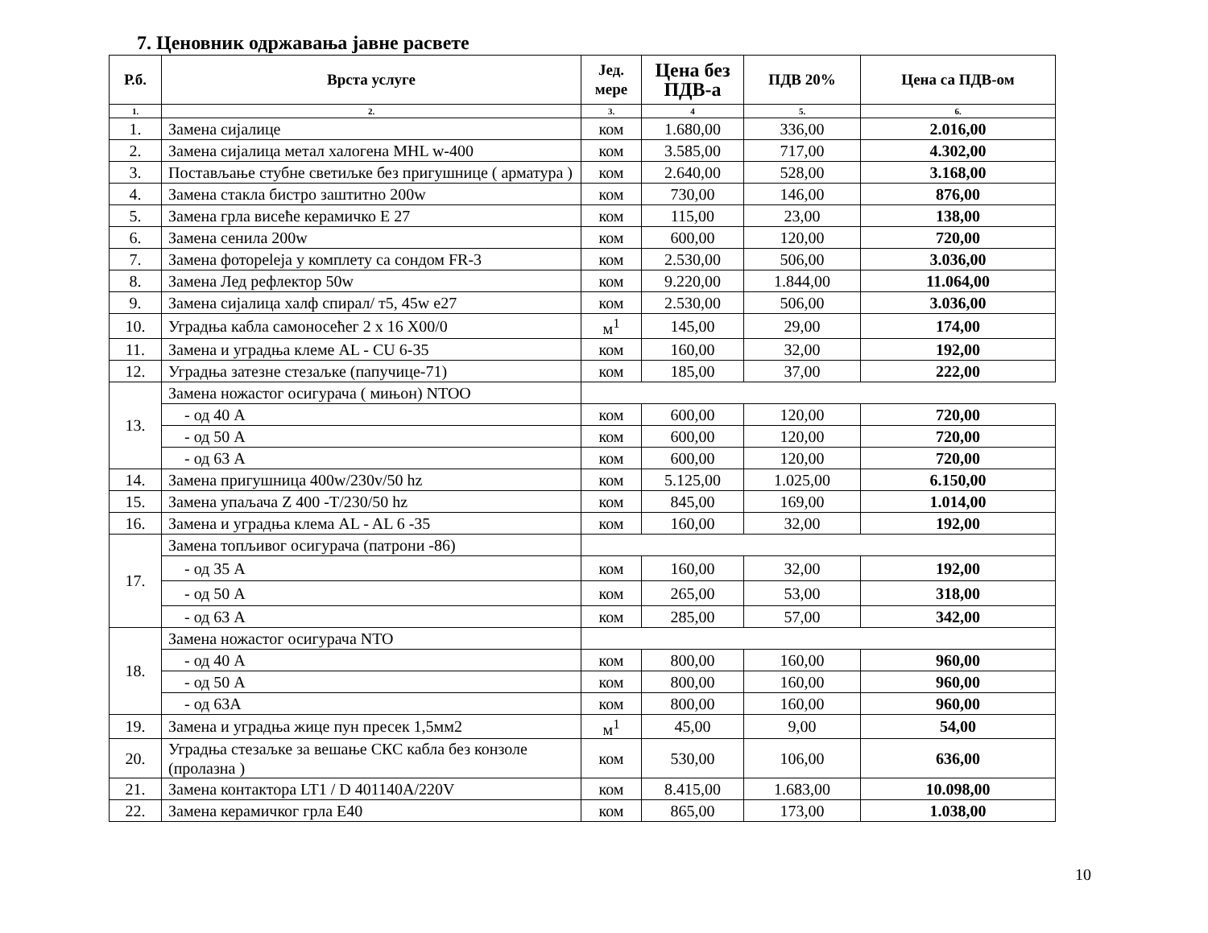7. Ценовник одржавања јавне расвете
| Р.б. | Врста услуге | Јед. мере | Цена без ПДВ-а | ПДВ 20% | Цена са ПДВ-ом |
| --- | --- | --- | --- | --- | --- |
| 1. | 2. | 3. | 4 | 5. | 6. |
| 1. | Замена сијалице | ком | 1.680,00 | 336,00 | 2.016,00 |
| 2. | Замена сијалица метал халогена MHL w-400 | ком | 3.585,00 | 717,00 | 4.302,00 |
| 3. | Постављање стубне светиљке без пригушнице ( арматура ) | ком | 2.640,00 | 528,00 | 3.168,00 |
| 4. | Замена стакла бистро заштитно 200w | ком | 730,00 | 146,00 | 876,00 |
| 5. | Замена грла висеће керамичко Е 27 | ком | 115,00 | 23,00 | 138,00 |
| 6. | Замена сенила 200w | ком | 600,00 | 120,00 | 720,00 |
| 7. | Замена фотореleја у комплету са сондом FR-3 | ком | 2.530,00 | 506,00 | 3.036,00 |
| 8. | Замена Лед рефлектор 50w | ком | 9.220,00 | 1.844,00 | 11.064,00 |
| 9. | Замена сијалица халф спирал/ т5, 45w е27 | ком | 2.530,00 | 506,00 | 3.036,00 |
| 10. | Уградња кабла самоносећег 2 x 16 X00/0 | м<sup>1</sup> | 145,00 | 29,00 | 174,00 |
| 11. | Замена и уградња клеме AL - CU 6-35 | ком | 160,00 | 32,00 | 192,00 |
| 12. | Уградња затезне стезаљке (папучице-71) | ком | 185,00 | 37,00 | 222,00 |
| 13. | Замена ножастог осигурача ( мињон) NTOO | | | | |
| | - од 40 А | ком | 600,00 | 120,00 | 720,00 |
| | - од 50 А | ком | 600,00 | 120,00 | 720,00 |
| | - од 63 А | ком | 600,00 | 120,00 | 720,00 |
| 14. | Замена пригушница 400w/230v/50 hz | ком | 5.125,00 | 1.025,00 | 6.150,00 |
| 15. | Замена упаљача Z 400 -T/230/50 hz | ком | 845,00 | 169,00 | 1.014,00 |
| 16. | Замена и уградња клема AL - AL 6 -35 | ком | 160,00 | 32,00 | 192,00 |
| 17. | Замена топљивог осигурача (патрони -86) | | | | |
| | - од 35 А | ком | 160,00 | 32,00 | 192,00 |
| | - од 50 А | ком | 265,00 | 53,00 | 318,00 |
| | - од 63 А | ком | 285,00 | 57,00 | 342,00 |
| 18. | Замена ножастог осигурача NTO | | | | |
| | - од 40 А | ком | 800,00 | 160,00 | 960,00 |
| | - од 50 А | ком | 800,00 | 160,00 | 960,00 |
| | - од 63А | ком | 800,00 | 160,00 | 960,00 |
| 19. | Замена и уградња жице пун пресек 1,5мм2 | м<sup>1</sup> | 45,00 | 9,00 | 54,00 |
| 20. | Уградња стезаљке за вешање СКС кабла без конзоле (пролазна ) | ком | 530,00 | 106,00 | 636,00 |
| 21. | Замена контактора LT1 / D 401140A/220V | ком | 8.415,00 | 1.683,00 | 10.098,00 |
| 22. | Замена керамичког грла Е40 | ком | 865,00 | 173,00 | 1.038,00 |
10